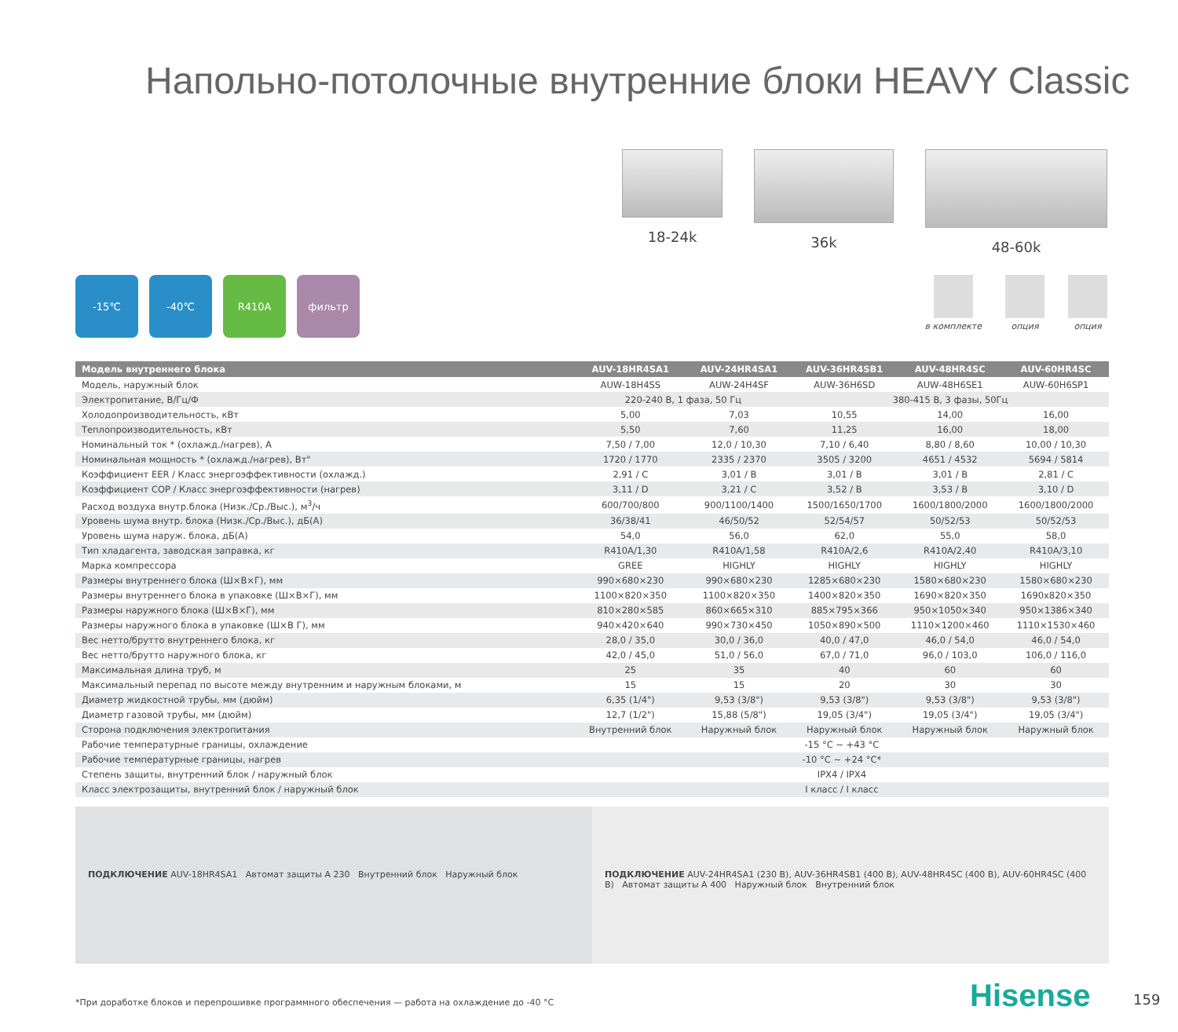Напольно-потолочные внутренние блоки HEAVY Classic
18-24k 36k 48-60k
-15℃ -40℃ R410A фильтр
в комплекте опция опция
| Модель внутреннего блока | AUV-18HR4SA1 | AUV-24HR4SA1 | AUV-36HR4SB1 | AUV-48HR4SC | AUV-60HR4SC |
| --- | --- | --- | --- | --- | --- |
| Модель, наружный блок | AUW-18H4SS | AUW-24H4SF | AUW-36H6SD | AUW-48H6SE1 | AUW-60H6SP1 |
| Электропитание, В/Гц/Ф | 220-240 В, 1 фаза, 50 Гц | | 380-415 В, 3 фазы, 50Гц | | |
| Холодопроизводительность, кВт | 5,00 | 7,03 | 10,55 | 14,00 | 16,00 |
| Теплопроизводительность, кВт | 5,50 | 7,60 | 11,25 | 16,00 | 18,00 |
| Номинальный ток * (охлажд./нагрев), А | 7,50 / 7,00 | 12,0 / 10,30 | 7,10 / 6,40 | 8,80 / 8,60 | 10,00 / 10,30 |
| Номинальная мощность * (охлажд./нагрев), Вт" | 1720 / 1770 | 2335 / 2370 | 3505 / 3200 | 4651 / 4532 | 5694 / 5814 |
| Коэффициент EER / Класс энергоэффективности (охлажд.) | 2,91 / C | 3,01 / B | 3,01 / B | 3,01 / B | 2,81 / C |
| Коэффициент COP / Класс энергоэффективности (нагрев) | 3,11 / D | 3,21 / C | 3,52 / B | 3,53 / B | 3,10 / D |
| Расход воздуха внутр.блока (Низк./Ср./Выс.), м<sup>3</sup>/ч | 600/700/800 | 900/1100/1400 | 1500/1650/1700 | 1600/1800/2000 | 1600/1800/2000 |
| Уровень шума внутр. блока (Низк./Ср./Выс.), дБ(А) | 36/38/41 | 46/50/52 | 52/54/57 | 50/52/53 | 50/52/53 |
| Уровень шума наруж. блока, дБ(А) | 54,0 | 56,0 | 62,0 | 55,0 | 58,0 |
| Тип хладагента, заводская заправка, кг | R410A/1,30 | R410A/1,58 | R410A/2,6 | R410A/2,40 | R410A/3,10 |
| Марка компрессора | GREE | HIGHLY | HIGHLY | HIGHLY | HIGHLY |
| Размеры внутреннего блока (Ш×В×Г), мм | 990×680×230 | 990×680×230 | 1285×680×230 | 1580×680×230 | 1580×680×230 |
| Размеры внутреннего блока в упаковке (Ш×В×Г), мм | 1100×820×350 | 1100×820×350 | 1400×820×350 | 1690×820×350 | 1690x820×350 |
| Размеры наружного блока (Ш×В×Г), мм | 810×280×585 | 860×665×310 | 885×795×366 | 950×1050×340 | 950×1386×340 |
| Размеры наружного блока в упаковке (Ш×В Г), мм | 940×420×640 | 990×730×450 | 1050×890×500 | 1110×1200×460 | 1110×1530×460 |
| Вес нетто/брутто внутреннего блока, кг | 28,0 / 35,0 | 30,0 / 36,0 | 40,0 / 47,0 | 46,0 / 54,0 | 46,0 / 54,0 |
| Вес нетто/брутто наружного блока, кг | 42,0 / 45,0 | 51,0 / 56,0 | 67,0 / 71,0 | 96,0 / 103,0 | 106,0 / 116,0 |
| Максимальная длина труб, м | 25 | 35 | 40 | 60 | 60 |
| Максимальный перепад по высоте между внутренним и наружным блоками, м | 15 | 15 | 20 | 30 | 30 |
| Диаметр жидкостной трубы, мм (дюйм) | 6,35 (1/4") | 9,53 (3/8") | 9,53 (3/8") | 9,53 (3/8") | 9,53 (3/8") |
| Диаметр газовой трубы, мм (дюйм) | 12,7 (1/2") | 15,88 (5/8") | 19,05 (3/4") | 19,05 (3/4") | 19,05 (3/4") |
| Сторона подключения электропитания | Внутренний блок | Наружный блок | Наружный блок | Наружный блок | Наружный блок |
| Рабочие температурные границы, охлаждение | -15 °C ~ +43 °C | | | | |
| Рабочие температурные границы, нагрев | -10 °C ~ +24 °C* | | | | |
| Степень защиты, внутренний блок / наружный блок | IPX4 / IPX4 | | | | |
| Класс электрозащиты, внутренний блок / наружный блок | I класс / I класс | | | | |
ПОДКЛЮЧЕНИЕ AUV-18HR4SA1 Автомат защиты A 230 Внутренний блок Наружный блок
ПОДКЛЮЧЕНИЕ AUV-24HR4SA1 (230 B), AUV-36HR4SB1 (400 B), AUV-48HR4SC (400 B), AUV-60HR4SC (400 B) Автомат защиты A 400 Наружный блок Внутренний блок
*При доработке блоков и перепрошивке программного обеспечения — работа на охлаждение до -40 °C
Hisense 159